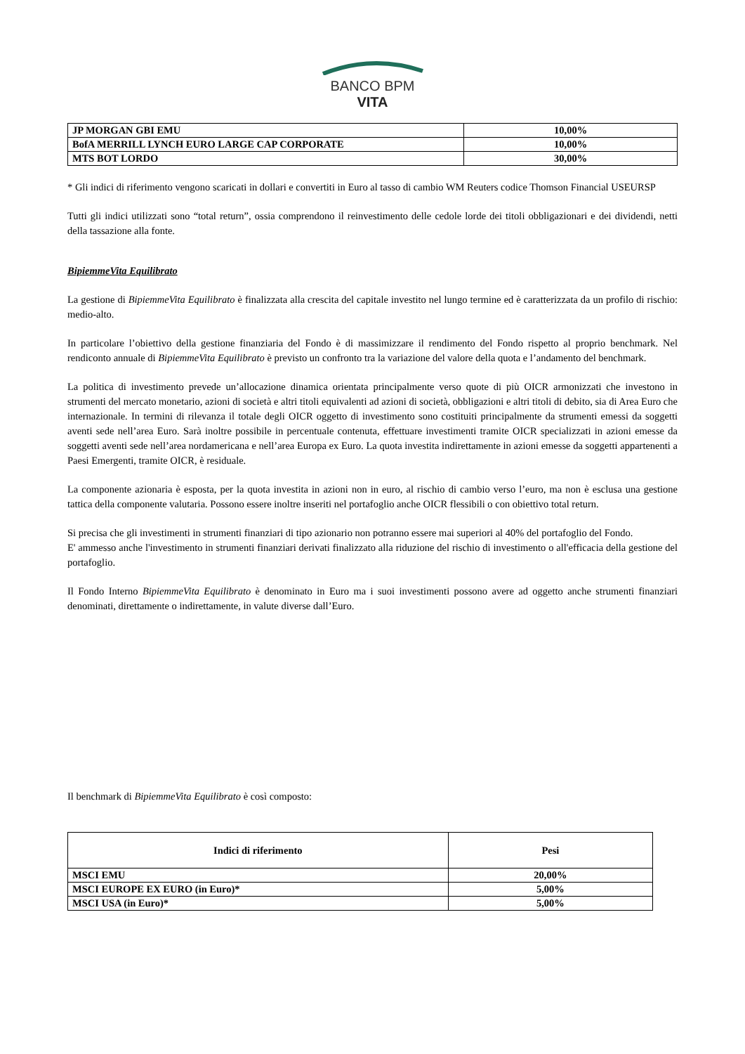BANCO BPM
VITA
| JP MORGAN GBI EMU | 10,00% |
| BofA MERRILL LYNCH EURO LARGE CAP CORPORATE | 10,00% |
| MTS BOT LORDO | 30,00% |
* Gli indici di riferimento vengono scaricati in dollari e convertiti in Euro al tasso di cambio WM Reuters codice Thomson Financial USEURSP
Tutti gli indici utilizzati sono “total return”, ossia comprendono il reinvestimento delle cedole lorde dei titoli obbligazionari e dei dividendi, netti della tassazione alla fonte.
BipiemmeVita Equilibrato
La gestione di BipiemmeVita Equilibrato è finalizzata alla crescita del capitale investito nel lungo termine ed è caratterizzata da un profilo di rischio: medio-alto.
In particolare l’obiettivo della gestione finanziaria del Fondo è di massimizzare il rendimento del Fondo rispetto al proprio benchmark. Nel rendiconto annuale di BipiemmeVita Equilibrato è previsto un confronto tra la variazione del valore della quota e l’andamento del benchmark.
La politica di investimento prevede un’allocazione dinamica orientata principalmente verso quote di più OICR armonizzati che investono in strumenti del mercato monetario, azioni di società e altri titoli equivalenti ad azioni di società, obbligazioni e altri titoli di debito, sia di Area Euro che internazionale. In termini di rilevanza il totale degli OICR oggetto di investimento sono costituiti principalmente da strumenti emessi da soggetti aventi sede nell’area Euro. Sarà inoltre possibile in percentuale contenuta, effettuare investimenti tramite OICR specializzati in azioni emesse da soggetti aventi sede nell’area nordamericana e nell’area Europa ex Euro. La quota investita indirettamente in azioni emesse da soggetti appartenenti a Paesi Emergenti, tramite OICR, è residuale.
La componente azionaria è esposta, per la quota investita in azioni non in euro, al rischio di cambio verso l’euro, ma non è esclusa una gestione tattica della componente valutaria. Possono essere inoltre inseriti nel portafoglio anche OICR flessibili o con obiettivo total return.
Si precisa che gli investimenti in strumenti finanziari di tipo azionario non potranno essere mai superiori al 40% del portafoglio del Fondo.
E' ammesso anche l'investimento in strumenti finanziari derivati finalizzato alla riduzione del rischio di investimento o all'efficacia della gestione del portafoglio.
Il Fondo Interno BipiemmeVita Equilibrato è denominato in Euro ma i suoi investimenti possono avere ad oggetto anche strumenti finanziari denominati, direttamente o indirettamente, in valute diverse dall’Euro.
Il benchmark di BipiemmeVita Equilibrato è così composto:
| Indici di riferimento | Pesi |
| --- | --- |
| MSCI EMU | 20,00% |
| MSCI EUROPE EX EURO (in Euro)* | 5,00% |
| MSCI USA (in Euro)* | 5,00% |